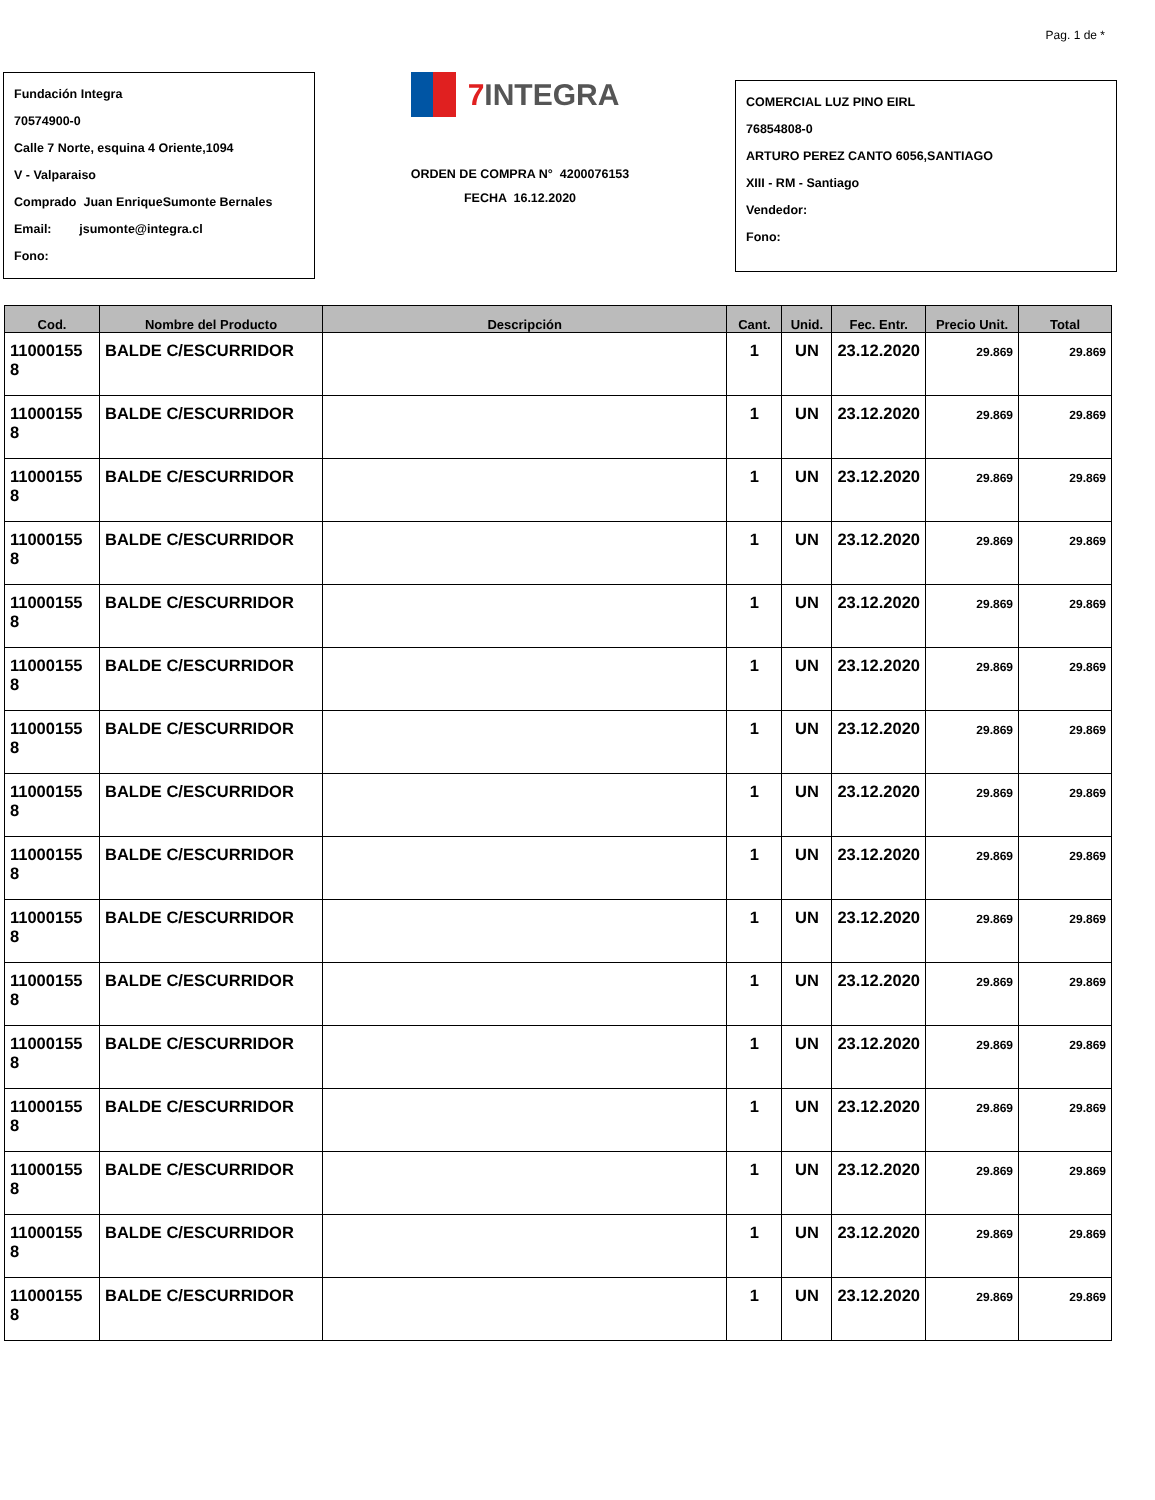Pag. 1 de *
Fundación Integra
70574900-0
Calle 7 Norte, esquina 4 Oriente,1094
V - Valparaiso
Comprado Juan EnriqueSumonte Bernales
Email: jsumonte@integra.cl
Fono:
7 INTEGRA
ORDEN DE COMPRA N° 4200076153
FECHA 16.12.2020
COMERCIAL LUZ PINO EIRL
76854808-0
ARTURO PEREZ CANTO 6056,SANTIAGO
XIII - RM - Santiago
Vendedor:
Fono:
| Cod. | Nombre del Producto | Descripción | Cant. | Unid. | Fec. Entr. | Precio Unit. | Total |
| --- | --- | --- | --- | --- | --- | --- | --- |
| 11000155 8 | BALDE C/ESCURRIDOR | | 1 | UN | 23.12.2020 | 29.869 | 29.869 |
| 11000155 8 | BALDE C/ESCURRIDOR | | 1 | UN | 23.12.2020 | 29.869 | 29.869 |
| 11000155 8 | BALDE C/ESCURRIDOR | | 1 | UN | 23.12.2020 | 29.869 | 29.869 |
| 11000155 8 | BALDE C/ESCURRIDOR | | 1 | UN | 23.12.2020 | 29.869 | 29.869 |
| 11000155 8 | BALDE C/ESCURRIDOR | | 1 | UN | 23.12.2020 | 29.869 | 29.869 |
| 11000155 8 | BALDE C/ESCURRIDOR | | 1 | UN | 23.12.2020 | 29.869 | 29.869 |
| 11000155 8 | BALDE C/ESCURRIDOR | | 1 | UN | 23.12.2020 | 29.869 | 29.869 |
| 11000155 8 | BALDE C/ESCURRIDOR | | 1 | UN | 23.12.2020 | 29.869 | 29.869 |
| 11000155 8 | BALDE C/ESCURRIDOR | | 1 | UN | 23.12.2020 | 29.869 | 29.869 |
| 11000155 8 | BALDE C/ESCURRIDOR | | 1 | UN | 23.12.2020 | 29.869 | 29.869 |
| 11000155 8 | BALDE C/ESCURRIDOR | | 1 | UN | 23.12.2020 | 29.869 | 29.869 |
| 11000155 8 | BALDE C/ESCURRIDOR | | 1 | UN | 23.12.2020 | 29.869 | 29.869 |
| 11000155 8 | BALDE C/ESCURRIDOR | | 1 | UN | 23.12.2020 | 29.869 | 29.869 |
| 11000155 8 | BALDE C/ESCURRIDOR | | 1 | UN | 23.12.2020 | 29.869 | 29.869 |
| 11000155 8 | BALDE C/ESCURRIDOR | | 1 | UN | 23.12.2020 | 29.869 | 29.869 |
| 11000155 8 | BALDE C/ESCURRIDOR | | 1 | UN | 23.12.2020 | 29.869 | 29.869 |